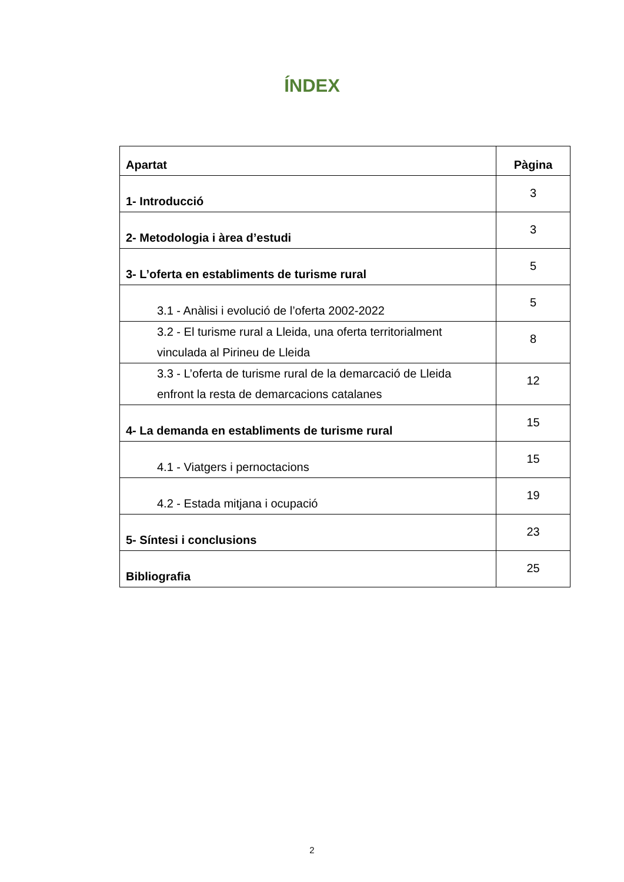ÍNDEX
| Apartat | Pàgina |
| --- | --- |
| 1- Introducció | 3 |
| 2- Metodologia i àrea d’estudi | 3 |
| 3- L’oferta en establiments de turisme rural | 5 |
| 3.1 - Anàlisi i evolució de l’oferta 2002-2022 | 5 |
| 3.2 - El turisme rural a Lleida, una oferta territorialment vinculada al Pirineu de Lleida | 8 |
| 3.3 - L’oferta de turisme rural de la demarcació de Lleida enfront la resta de demarcacions catalanes | 12 |
| 4- La demanda en establiments de turisme rural | 15 |
| 4.1 - Viatgers i pernoctacions | 15 |
| 4.2 - Estada mitjana i ocupació | 19 |
| 5- Síntesi i conclusions | 23 |
| Bibliografia | 25 |
2